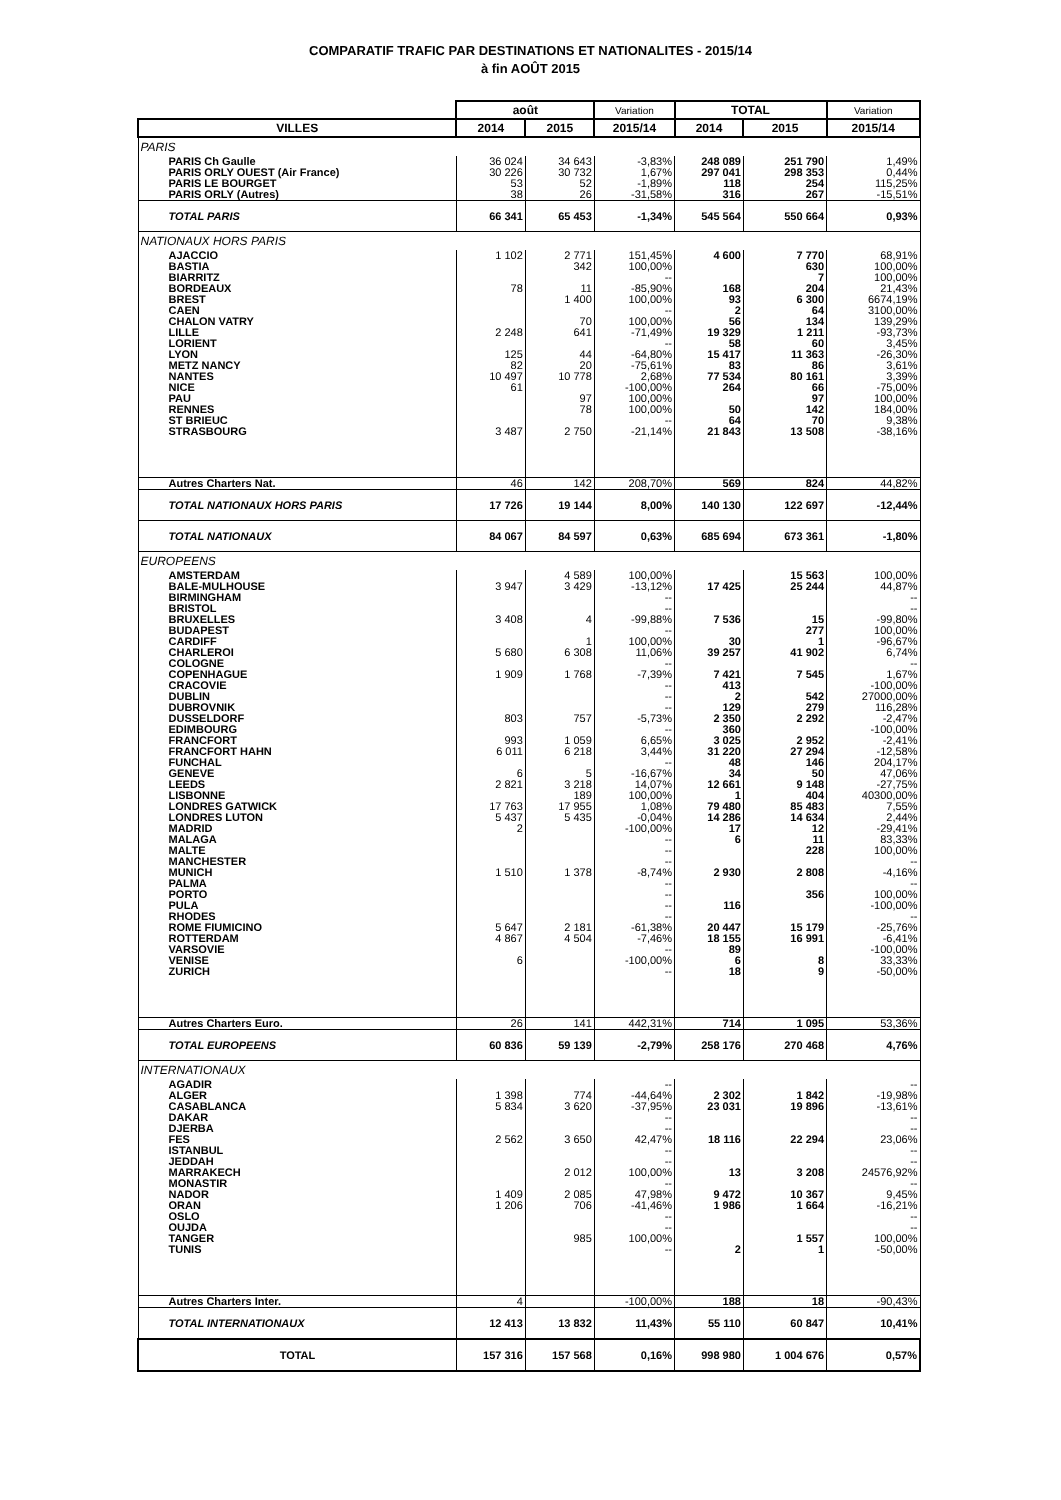COMPARATIF TRAFIC PAR DESTINATIONS ET NATIONALITES - 2015/14
à fin AOÛT 2015
| | août | | Variation | TOTAL | | Variation |
| --- | --- | --- | --- | --- | --- | --- |
| VILLES | 2014 | 2015 | 2015/14 | 2014 | 2015 | 2015/14 |
| PARIS | | | | | | |
| PARIS Ch Gaulle | 36 024 | 34 643 | -3,83% | 248 089 | 251 790 | 1,49% |
| PARIS ORLY OUEST (Air France) | 30 226 | 30 732 | 1,67% | 297 041 | 298 353 | 0,44% |
| PARIS LE BOURGET | 53 | 52 | -1,89% | 118 | 254 | 115,25% |
| PARIS ORLY (Autres) | 38 | 26 | -31,58% | 316 | 267 | -15,51% |
| TOTAL PARIS | 66 341 | 65 453 | -1,34% | 545 564 | 550 664 | 0,93% |
| NATIONAUX HORS PARIS | | | | | | |
| AJACCIO | 1 102 | 2 771 | 151,45% | 4 600 | 7 770 | 68,91% |
| BASTIA | | 342 | 100,00% | | 630 | 100,00% |
| BIARRITZ | | | -- | | 7 | 100,00% |
| BORDEAUX | 78 | 11 | -85,90% | 168 | 204 | 21,43% |
| BREST | | 1 400 | 100,00% | 93 | 6 300 | 6674,19% |
| CAEN | | | -- | 2 | 64 | 3100,00% |
| CHALON VATRY | | 70 | 100,00% | 56 | 134 | 139,29% |
| LILLE | 2 248 | 641 | -71,49% | 19 329 | 1 211 | -93,73% |
| LORIENT | | | -- | 58 | 60 | 3,45% |
| LYON | 125 | 44 | -64,80% | 15 417 | 11 363 | -26,30% |
| METZ NANCY | 82 | 20 | -75,61% | 83 | 86 | 3,61% |
| NANTES | 10 497 | 10 778 | 2,68% | 77 534 | 80 161 | 3,39% |
| NICE | 61 | | -100,00% | 264 | 66 | -75,00% |
| PAU | | 97 | 100,00% | | 97 | 100,00% |
| RENNES | | 78 | 100,00% | 50 | 142 | 184,00% |
| ST BRIEUC | | | -- | 64 | 70 | 9,38% |
| STRASBOURG | 3 487 | 2 750 | -21,14% | 21 843 | 13 508 | -38,16% |
| Autres Charters Nat. | 46 | 142 | 208,70% | 569 | 824 | 44,82% |
| TOTAL NATIONAUX HORS PARIS | 17 726 | 19 144 | 8,00% | 140 130 | 122 697 | -12,44% |
| TOTAL NATIONAUX | 84 067 | 84 597 | 0,63% | 685 694 | 673 361 | -1,80% |
| EUROPEENS | | | | | | |
| AMSTERDAM | | 4 589 | 100,00% | | 15 563 | 100,00% |
| BALE-MULHOUSE | 3 947 | 3 429 | -13,12% | 17 425 | 25 244 | 44,87% |
| BIRMINGHAM | | | -- | | | -- |
| BRISTOL | | | -- | | | -- |
| BRUXELLES | 3 408 | 4 | -99,88% | 7 536 | 15 | -99,80% |
| BUDAPEST | | | -- | | 277 | 100,00% |
| CARDIFF | | 1 | 100,00% | 30 | 1 | -96,67% |
| CHARLEROI | 5 680 | 6 308 | 11,06% | 39 257 | 41 902 | 6,74% |
| COLOGNE | | | -- | | | -- |
| COPENHAGUE | 1 909 | 1 768 | -7,39% | 7 421 | 7 545 | 1,67% |
| CRACOVIE | | | -- | 413 | | -100,00% |
| DUBLIN | | | -- | 2 | 542 | 27000,00% |
| DUBROVNIK | | | -- | 129 | 279 | 116,28% |
| DUSSELDORF | 803 | 757 | -5,73% | 2 350 | 2 292 | -2,47% |
| EDIMBOURG | | | -- | 360 | | -100,00% |
| FRANCFORT | 993 | 1 059 | 6,65% | 3 025 | 2 952 | -2,41% |
| FRANCFORT HAHN | 6 011 | 6 218 | 3,44% | 31 220 | 27 294 | -12,58% |
| FUNCHAL | | | -- | 48 | 146 | 204,17% |
| GENEVE | 6 | 5 | -16,67% | 34 | 50 | 47,06% |
| LEEDS | 2 821 | 3 218 | 14,07% | 12 661 | 9 148 | -27,75% |
| LISBONNE | | 189 | 100,00% | 1 | 404 | 40300,00% |
| LONDRES GATWICK | 17 763 | 17 955 | 1,08% | 79 480 | 85 483 | 7,55% |
| LONDRES LUTON | 5 437 | 5 435 | -0,04% | 14 286 | 14 634 | 2,44% |
| MADRID | 2 | | -100,00% | 17 | 12 | -29,41% |
| MALAGA | | | -- | 6 | 11 | 83,33% |
| MALTE | | | -- | | 228 | 100,00% |
| MANCHESTER | | | -- | | | -- |
| MUNICH | 1 510 | 1 378 | -8,74% | 2 930 | 2 808 | -4,16% |
| PALMA | | | -- | | | -- |
| PORTO | | | -- | | 356 | 100,00% |
| PULA | | | -- | 116 | | -100,00% |
| RHODES | | | -- | | | -- |
| ROME FIUMICINO | 5 647 | 2 181 | -61,38% | 20 447 | 15 179 | -25,76% |
| ROTTERDAM | 4 867 | 4 504 | -7,46% | 18 155 | 16 991 | -6,41% |
| VARSOVIE | | | -- | 89 | | -100,00% |
| VENISE | 6 | | -100,00% | 6 | 8 | 33,33% |
| ZURICH | | | -- | 18 | 9 | -50,00% |
| Autres Charters Euro. | 26 | 141 | 442,31% | 714 | 1 095 | 53,36% |
| TOTAL EUROPEENS | 60 836 | 59 139 | -2,79% | 258 176 | 270 468 | 4,76% |
| INTERNATIONAUX | | | | | | |
| AGADIR | | | -- | | | -- |
| ALGER | 1 398 | 774 | -44,64% | 2 302 | 1 842 | -19,98% |
| CASABLANCA | 5 834 | 3 620 | -37,95% | 23 031 | 19 896 | -13,61% |
| DAKAR | | | -- | | | -- |
| DJERBA | | | -- | | | -- |
| FES | 2 562 | 3 650 | 42,47% | 18 116 | 22 294 | 23,06% |
| ISTANBUL | | | -- | | | -- |
| JEDDAH | | | -- | | | -- |
| MARRAKECH | | 2 012 | 100,00% | 13 | 3 208 | 24576,92% |
| MONASTIR | | | -- | | | -- |
| NADOR | 1 409 | 2 085 | 47,98% | 9 472 | 10 367 | 9,45% |
| ORAN | 1 206 | 706 | -41,46% | 1 986 | 1 664 | -16,21% |
| OSLO | | | -- | | | -- |
| OUJDA | | | -- | | | -- |
| TANGER | | 985 | 100,00% | | 1 557 | 100,00% |
| TUNIS | | | -- | 2 | 1 | -50,00% |
| Autres Charters Inter. | 4 | | -100,00% | 188 | 18 | -90,43% |
| TOTAL INTERNATIONAUX | 12 413 | 13 832 | 11,43% | 55 110 | 60 847 | 10,41% |
| TOTAL | 157 316 | 157 568 | 0,16% | 998 980 | 1 004 676 | 0,57% |